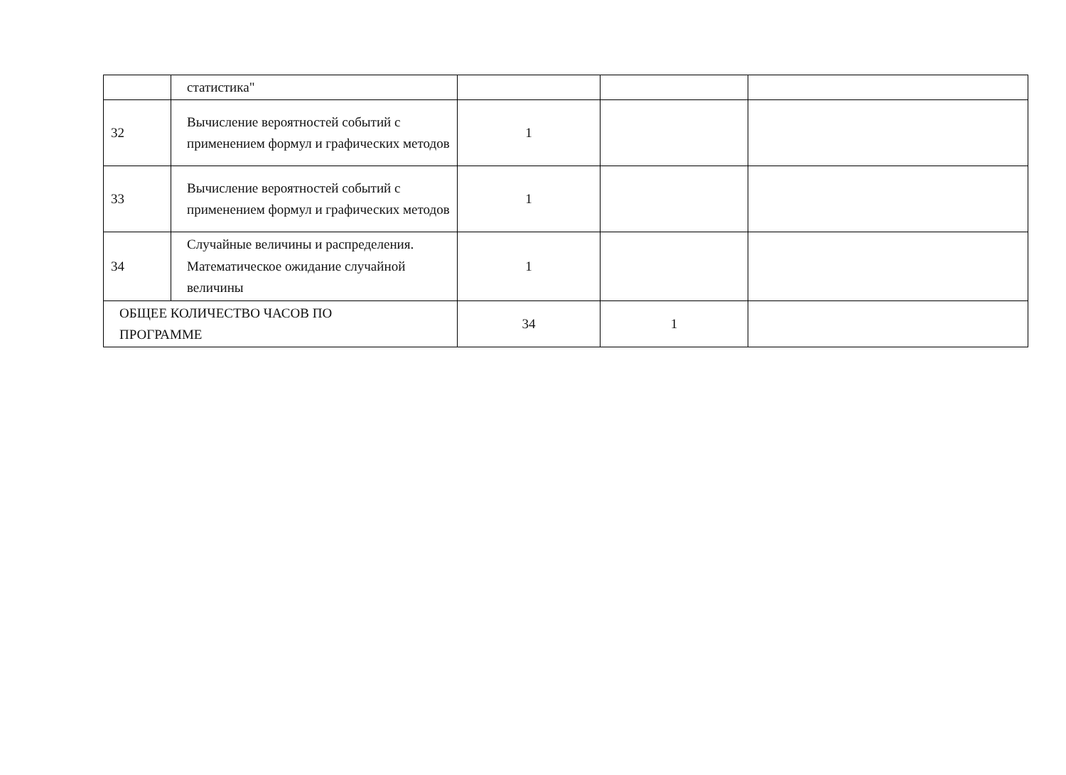| | статистика" | | | |
| 32 | Вычисление вероятностей событий с применением формул и графических методов | 1 | | |
| 33 | Вычисление вероятностей событий с применением формул и графических методов | 1 | | |
| 34 | Случайные величины и распределения. Математическое ожидание случайной величины | 1 | | |
| ОБЩЕЕ КОЛИЧЕСТВО ЧАСОВ ПО ПРОГРАММЕ | | 34 | 1 | |